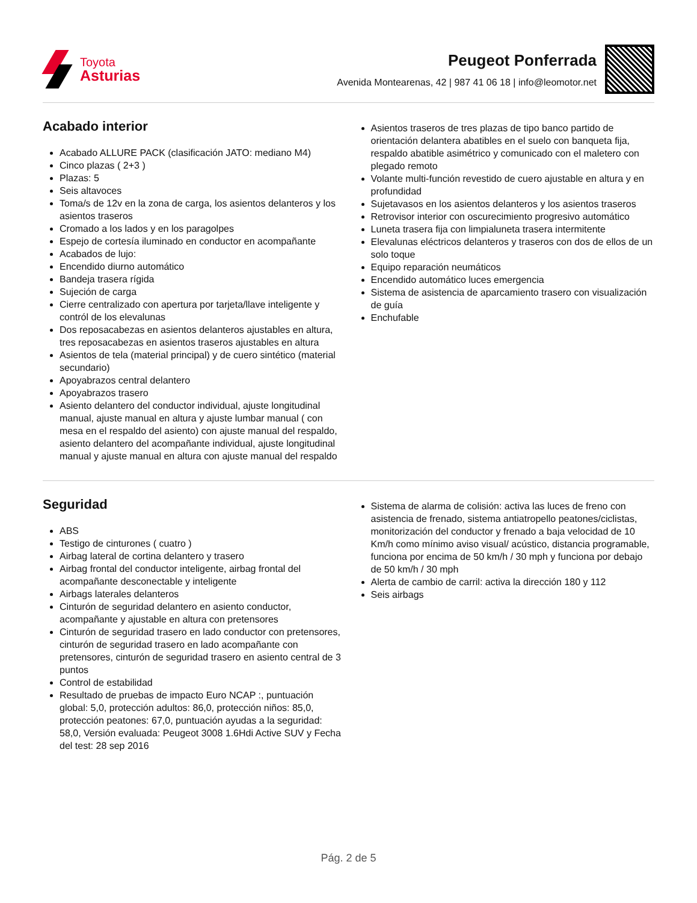Toyota
Asturias
Peugeot Ponferrada
Avenida Montearenas, 42 | 987 41 06 18 | info@leomotor.net
Acabado interior
Acabado ALLURE PACK (clasificación JATO: mediano M4)
Cinco plazas ( 2+3 )
Plazas: 5
Seis altavoces
Toma/s de 12v en la zona de carga, los asientos delanteros y los asientos traseros
Cromado a los lados y en los paragolpes
Espejo de cortesía iluminado en conductor en acompañante
Acabados de lujo:
Encendido diurno automático
Bandeja trasera rígida
Sujeción de carga
Cierre centralizado con apertura por tarjeta/llave inteligente y contról de los elevalunas
Dos reposacabezas en asientos delanteros ajustables en altura, tres reposacabezas en asientos traseros ajustables en altura
Asientos de tela (material principal) y de cuero sintético (material secundario)
Apoyabrazos central delantero
Apoyabrazos trasero
Asiento delantero del conductor individual, ajuste longitudinal manual, ajuste manual en altura y ajuste lumbar manual ( con mesa en el respaldo del asiento) con ajuste manual del respaldo, asiento delantero del acompañante individual, ajuste longitudinal manual y ajuste manual en altura con ajuste manual del respaldo
Asientos traseros de tres plazas de tipo banco partido de orientación delantera abatibles en el suelo con banqueta fija, respaldo abatible asimétrico y comunicado con el maletero con plegado remoto
Volante multi-función revestido de cuero ajustable en altura y en profundidad
Sujetavasos en los asientos delanteros y los asientos traseros
Retrovisor interior con oscurecimiento progresivo automático
Luneta trasera fija con limpialuneta trasera intermitente
Elevalunas eléctricos delanteros y traseros con dos de ellos de un solo toque
Equipo reparación neumáticos
Encendido automático luces emergencia
Sistema de asistencia de aparcamiento trasero con visualización de guía
Enchufable
Seguridad
ABS
Testigo de cinturones ( cuatro )
Airbag lateral de cortina delantero y trasero
Airbag frontal del conductor inteligente, airbag frontal del acompañante desconectable y inteligente
Airbags laterales delanteros
Cinturón de seguridad delantero en asiento conductor, acompañante y ajustable en altura con pretensores
Cinturón de seguridad trasero en lado conductor con pretensores, cinturón de seguridad trasero en lado acompañante con pretensores, cinturón de seguridad trasero en asiento central de 3 puntos
Control de estabilidad
Resultado de pruebas de impacto Euro NCAP :, puntuación global: 5,0, protección adultos: 86,0, protección niños: 85,0, protección peatones: 67,0, puntuación ayudas a la seguridad: 58,0, Versión evaluada: Peugeot 3008 1.6Hdi Active SUV y Fecha del test: 28 sep 2016
Sistema de alarma de colisión: activa las luces de freno con asistencia de frenado, sistema antiatropello peatones/ciclistas, monitorización del conductor y frenado a baja velocidad de 10 Km/h como mínimo aviso visual/ acústico, distancia programable, funciona por encima de 50 km/h / 30 mph y funciona por debajo de 50 km/h / 30 mph
Alerta de cambio de carril: activa la dirección 180 y 112
Seis airbags
Pág. 2 de 5